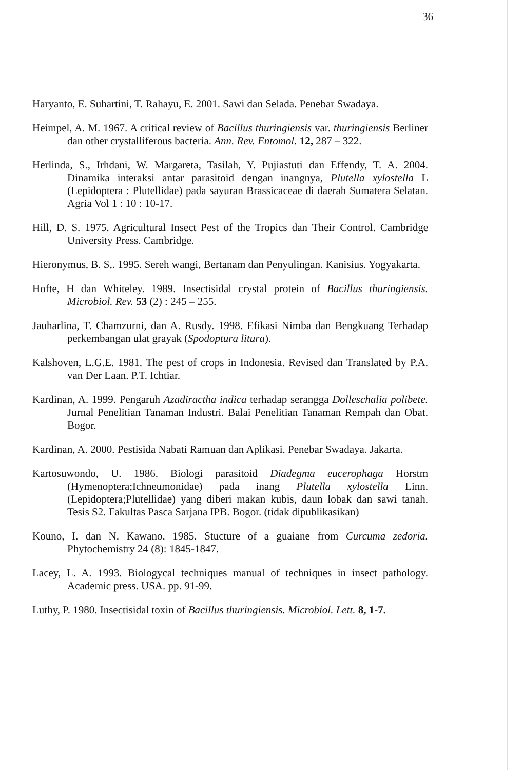36
Haryanto, E. Suhartini, T. Rahayu, E. 2001. Sawi dan Selada. Penebar Swadaya.
Heimpel, A. M. 1967. A critical review of Bacillus thuringiensis var. thuringiensis Berliner dan other crystalliferous bacteria. Ann. Rev. Entomol. 12, 287 – 322.
Herlinda, S., Irhdani, W. Margareta, Tasilah, Y. Pujiastuti dan Effendy, T. A. 2004. Dinamika interaksi antar parasitoid dengan inangnya, Plutella xylostella L (Lepidoptera : Plutellidae) pada sayuran Brassicaceae di daerah Sumatera Selatan. Agria Vol 1 : 10 : 10-17.
Hill, D. S. 1975. Agricultural Insect Pest of the Tropics dan Their Control. Cambridge University Press. Cambridge.
Hieronymus, B. S,. 1995. Sereh wangi, Bertanam dan Penyulingan. Kanisius. Yogyakarta.
Hofte, H dan Whiteley. 1989. Insectisidal crystal protein of Bacillus thuringiensis. Microbiol. Rev. 53 (2) : 245 – 255.
Jauharlina, T. Chamzurni, dan A. Rusdy. 1998. Efikasi Nimba dan Bengkuang Terhadap perkembangan ulat grayak (Spodoptura litura).
Kalshoven, L.G.E. 1981. The pest of crops in Indonesia. Revised dan Translated by P.A. van Der Laan. P.T. Ichtiar.
Kardinan, A. 1999. Pengaruh Azadiractha indica terhadap serangga Dolleschalia polibete. Jurnal Penelitian Tanaman Industri. Balai Penelitian Tanaman Rempah dan Obat. Bogor.
Kardinan, A. 2000. Pestisida Nabati Ramuan dan Aplikasi. Penebar Swadaya. Jakarta.
Kartosuwondo, U. 1986. Biologi parasitoid Diadegma eucerophaga Horstm (Hymenoptera;Ichneumonidae) pada inang Plutella xylostella Linn. (Lepidoptera;Plutellidae) yang diberi makan kubis, daun lobak dan sawi tanah. Tesis S2. Fakultas Pasca Sarjana IPB. Bogor. (tidak dipublikasikan)
Kouno, I. dan N. Kawano. 1985. Stucture of a guaiane from Curcuma zedoria. Phytochemistry 24 (8): 1845-1847.
Lacey, L. A. 1993. Biologycal techniques manual of techniques in insect pathology. Academic press. USA. pp. 91-99.
Luthy, P. 1980. Insectisidal toxin of Bacillus thuringiensis. Microbiol. Lett. 8, 1-7.